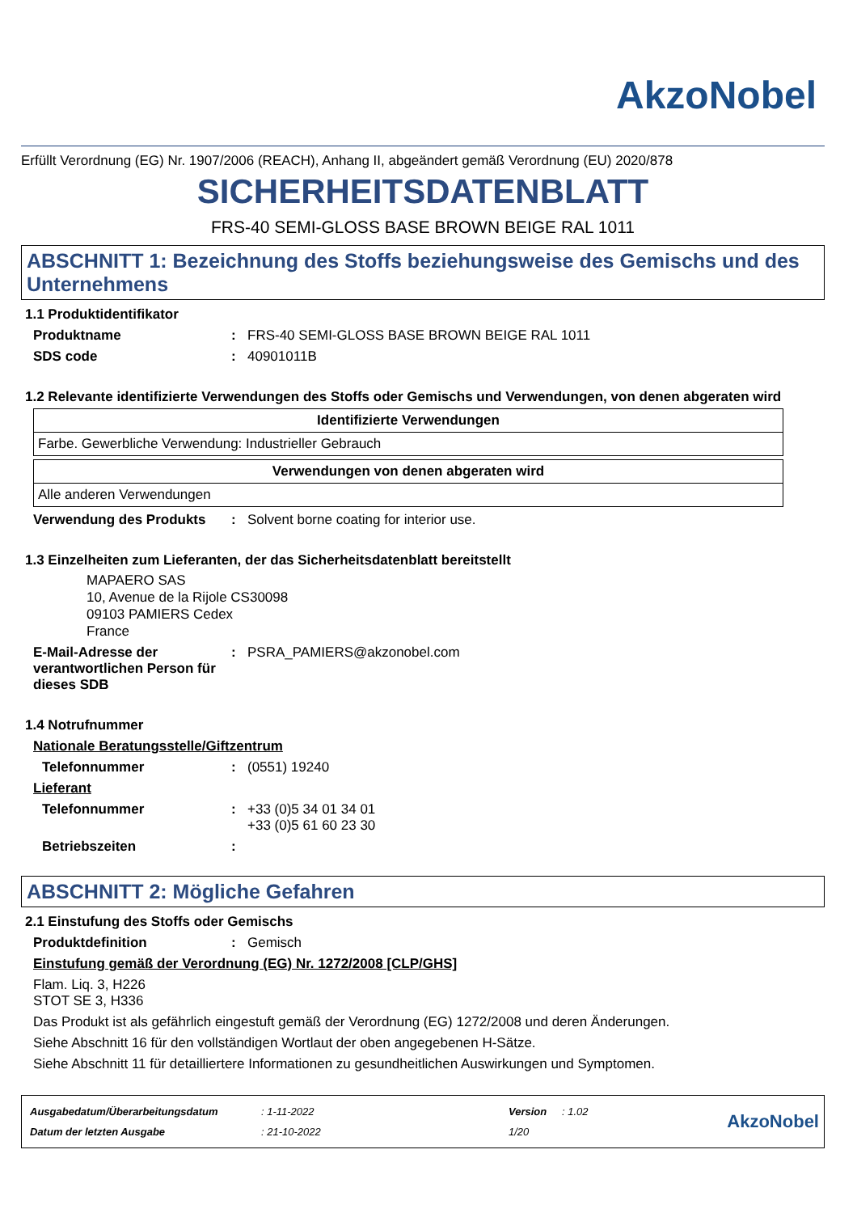AkzoNobel
Erfüllt Verordnung (EG) Nr. 1907/2006 (REACH), Anhang II, abgeändert gemäß Verordnung (EU) 2020/878
SICHERHEITSDATENBLATT
FRS-40 SEMI-GLOSS BASE BROWN BEIGE RAL 1011
ABSCHNITT 1: Bezeichnung des Stoffs beziehungsweise des Gemischs und des Unternehmens
1.1 Produktidentifikator
Produktname: FRS-40 SEMI-GLOSS BASE BROWN BEIGE RAL 1011
SDS code: 40901011B
1.2 Relevante identifizierte Verwendungen des Stoffs oder Gemischs und Verwendungen, von denen abgeraten wird
| Identifizierte Verwendungen |
| --- |
| Farbe. Gewerbliche Verwendung: Industrieller Gebrauch |
| Verwendungen von denen abgeraten wird |
| --- |
| Alle anderen Verwendungen |
Verwendung des Produkts: Solvent borne coating for interior use.
1.3 Einzelheiten zum Lieferanten, der das Sicherheitsdatenblatt bereitstellt
MAPAERO SAS
10, Avenue de la Rijole CS30098
09103 PAMIERS Cedex
France
E-Mail-Adresse der verantwortlichen Person für dieses SDB: PSRA_PAMIERS@akzonobel.com
1.4 Notrufnummer
Nationale Beratungsstelle/Giftzentrum
Telefonnummer: (0551) 19240
Lieferant
Telefonnummer: +33 (0)5 34 01 34 01
+33 (0)5 61 60 23 30
Betriebszeiten:
ABSCHNITT 2: Mögliche Gefahren
2.1 Einstufung des Stoffs oder Gemischs
Produktdefinition: Gemisch
Einstufung gemäß der Verordnung (EG) Nr. 1272/2008 [CLP/GHS]
Flam. Liq. 3, H226
STOT SE 3, H336
Das Produkt ist als gefährlich eingestuft gemäß der Verordnung (EG) 1272/2008 und deren Änderungen.
Siehe Abschnitt 16 für den vollständigen Wortlaut der oben angegebenen H-Sätze.
Siehe Abschnitt 11 für detailliertere Informationen zu gesundheitlichen Auswirkungen und Symptomen.
| Ausgabedatum/Überarbeitungsdatum | : 1-11-2022 | Version | : 1.02 |
| Datum der letzten Ausgabe | : 21-10-2022 | 1/20 | |
AkzoNobel